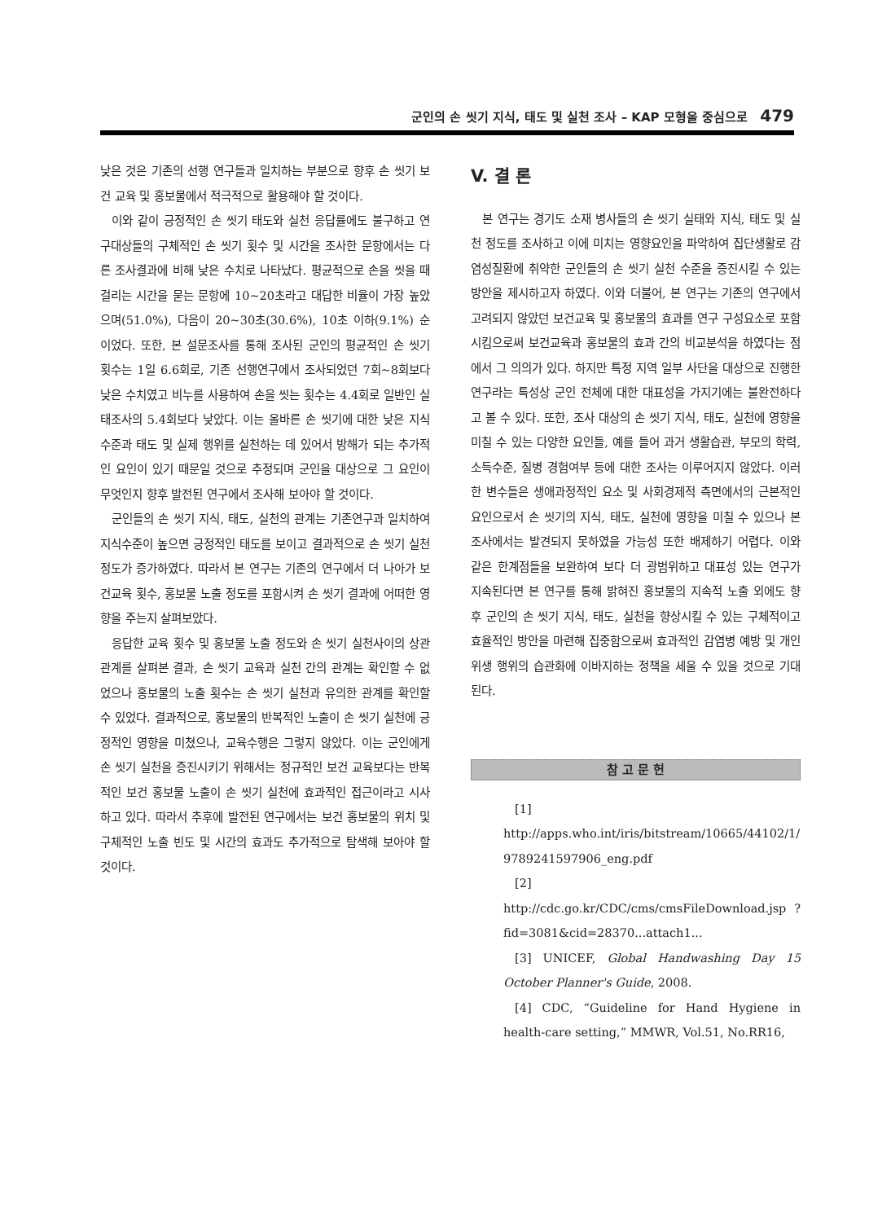군인의 손 씻기 지식, 태도 및 실천 조사 – KAP 모형을 중심으로 479
낮은 것은 기존의 선행 연구들과 일치하는 부분으로 향후 손 씻기 보건 교육 및 홍보물에서 적극적으로 활용해야 할 것이다.
이와 같이 긍정적인 손 씻기 태도와 실천 응답률에도 불구하고 연구대상들의 구체적인 손 씻기 횟수 및 시간을 조사한 문항에서는 다른 조사결과에 비해 낮은 수치로 나타났다. 평균적으로 손을 씻을 때 걸리는 시간을 묻는 문항에 10~20초라고 대답한 비율이 가장 높았으며(51.0%), 다음이 20~30초(30.6%), 10초 이하(9.1%) 순이었다. 또한, 본 설문조사를 통해 조사된 군인의 평균적인 손 씻기 횟수는 1일 6.6회로, 기존 선행연구에서 조사되었던 7회~8회보다 낮은 수치였고 비누를 사용하여 손을 씻는 횟수는 4.4회로 일반인 실태조사의 5.4회보다 낮았다. 이는 올바른 손 씻기에 대한 낮은 지식수준과 태도 및 실제 행위를 실천하는 데 있어서 방해가 되는 추가적인 요인이 있기 때문일 것으로 추정되며 군인을 대상으로 그 요인이 무엇인지 향후 발전된 연구에서 조사해 보아야 할 것이다.
군인들의 손 씻기 지식, 태도, 실천의 관계는 기존연구과 일치하여 지식수준이 높으면 긍정적인 태도를 보이고 결과적으로 손 씻기 실천 정도가 증가하였다. 따라서 본 연구는 기존의 연구에서 더 나아가 보건교육 횟수, 홍보물 노출 정도를 포함시켜 손 씻기 결과에 어떠한 영향을 주는지 살펴보았다.
응답한 교육 횟수 및 홍보물 노출 정도와 손 씻기 실천사이의 상관관계를 살펴본 결과, 손 씻기 교육과 실천 간의 관계는 확인할 수 없었으나 홍보물의 노출 횟수는 손 씻기 실천과 유의한 관계를 확인할 수 있었다. 결과적으로, 홍보물의 반복적인 노출이 손 씻기 실천에 긍정적인 영향을 미쳤으나, 교육수행은 그렇지 않았다. 이는 군인에게 손 씻기 실천을 증진시키기 위해서는 정규적인 보건 교육보다는 반복적인 보건 홍보물 노출이 손 씻기 실천에 효과적인 접근이라고 시사하고 있다. 따라서 추후에 발전된 연구에서는 보건 홍보물의 위치 및 구체적인 노출 빈도 및 시간의 효과도 추가적으로 탐색해 보아야 할 것이다.
V. 결 론
본 연구는 경기도 소재 병사들의 손 씻기 실태와 지식, 태도 및 실천 정도를 조사하고 이에 미치는 영향요인을 파악하여 집단생활로 감염성질환에 취약한 군인들의 손 씻기 실천 수준을 증진시킬 수 있는 방안을 제시하고자 하였다. 이와 더불어, 본 연구는 기존의 연구에서 고려되지 않았던 보건교육 및 홍보물의 효과를 연구 구성요소로 포함시킴으로써 보건교육과 홍보물의 효과 간의 비교분석을 하였다는 점에서 그 의의가 있다. 하지만 특정 지역 일부 사단을 대상으로 진행한 연구라는 특성상 군인 전체에 대한 대표성을 가지기에는 불완전하다고 볼 수 있다. 또한, 조사 대상의 손 씻기 지식, 태도, 실천에 영향을 미칠 수 있는 다양한 요인들, 예를 들어 과거 생활습관, 부모의 학력, 소득수준, 질병 경험여부 등에 대한 조사는 이루어지지 않았다. 이러한 변수들은 생애과정적인 요소 및 사회경제적 측면에서의 근본적인 요인으로서 손 씻기의 지식, 태도, 실천에 영향을 미칠 수 있으나 본 조사에서는 발견되지 못하였을 가능성 또한 배제하기 어렵다. 이와 같은 한계점들을 보완하여 보다 더 광범위하고 대표성 있는 연구가 지속된다면 본 연구를 통해 밝혀진 홍보물의 지속적 노출 외에도 향후 군인의 손 씻기 지식, 태도, 실천을 향상시킬 수 있는 구체적이고 효율적인 방안을 마련해 집중함으로써 효과적인 감염병 예방 및 개인위생 행위의 습관화에 이바지하는 정책을 세울 수 있을 것으로 기대된다.
참 고 문 헌
[1] http://apps.who.int/iris/bitstream/10665/44102/1/ 9789241597906_eng.pdf
[2] http://cdc.go.kr/CDC/cms/cmsFileDownload.jsp ?fid=3081&cid=28370...attach1...
[3] UNICEF, Global Handwashing Day 15 October Planner's Guide, 2008.
[4] CDC, “Guideline for Hand Hygiene in health-care setting,” MMWR, Vol.51, No.RR16,